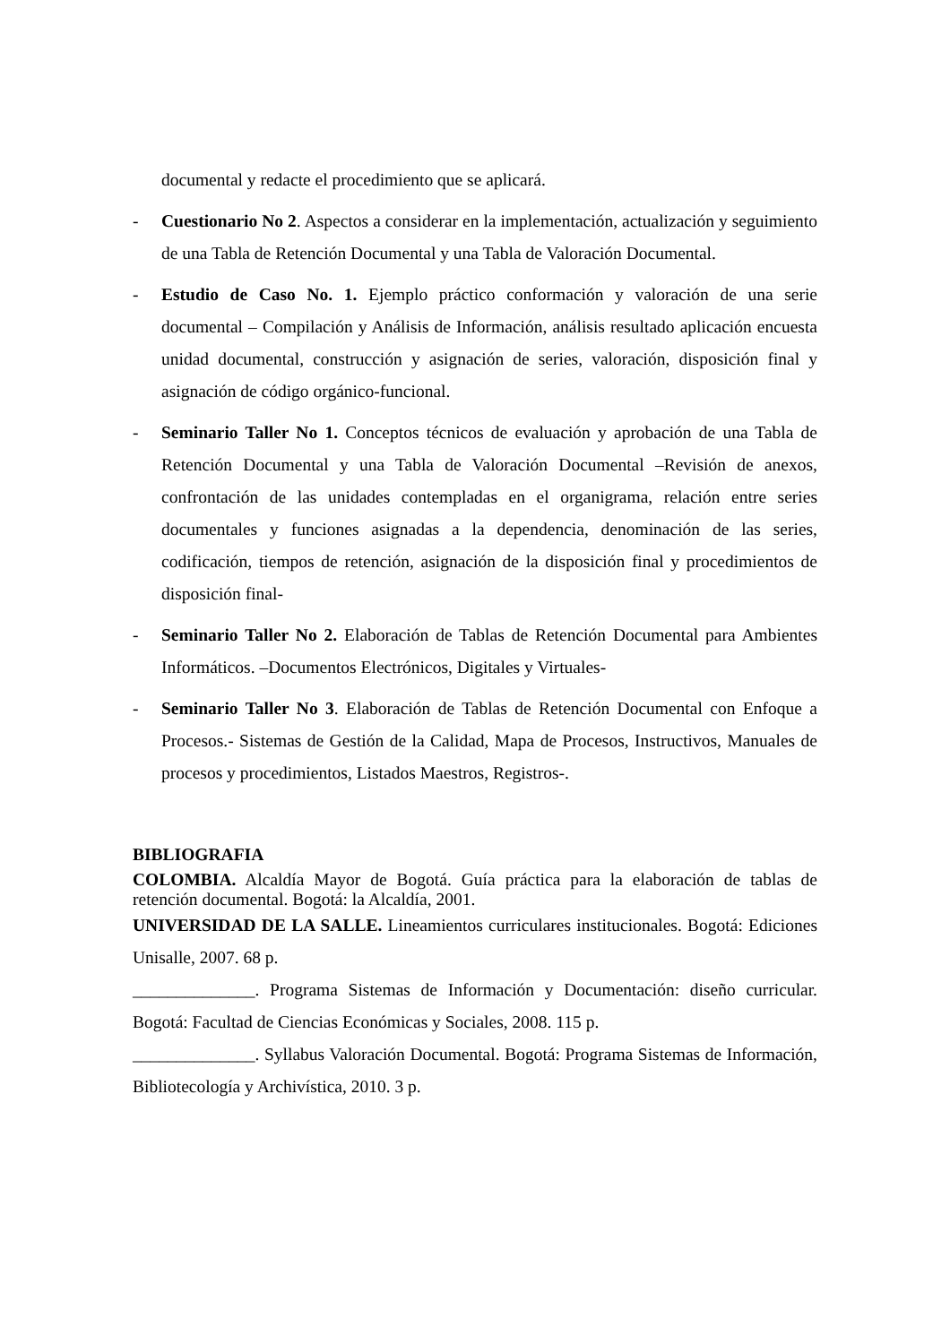documental y redacte el procedimiento que se aplicará.
- Cuestionario No 2. Aspectos a considerar en la implementación, actualización y seguimiento de una Tabla de Retención Documental y una Tabla de Valoración Documental.
- Estudio de Caso No. 1. Ejemplo práctico conformación y valoración de una serie documental – Compilación y Análisis de Información, análisis resultado aplicación encuesta unidad documental, construcción y asignación de series, valoración, disposición final y asignación de código orgánico-funcional.
- Seminario Taller No 1. Conceptos técnicos de evaluación y aprobación de una Tabla de Retención Documental y una Tabla de Valoración Documental –Revisión de anexos, confrontación de las unidades contempladas en el organigrama, relación entre series documentales y funciones asignadas a la dependencia, denominación de las series, codificación, tiempos de retención, asignación de la disposición final y procedimientos de disposición final-
- Seminario Taller No 2. Elaboración de Tablas de Retención Documental para Ambientes Informáticos. –Documentos Electrónicos, Digitales y Virtuales-
- Seminario Taller No 3. Elaboración de Tablas de Retención Documental con Enfoque a Procesos.- Sistemas de Gestión de la Calidad, Mapa de Procesos, Instructivos, Manuales de procesos y procedimientos, Listados Maestros, Registros-.
BIBLIOGRAFIA
COLOMBIA. Alcaldía Mayor de Bogotá. Guía práctica para la elaboración de tablas de retención documental. Bogotá: la Alcaldía, 2001.
UNIVERSIDAD DE LA SALLE. Lineamientos curriculares institucionales. Bogotá: Ediciones Unisalle, 2007. 68 p.
______________. Programa Sistemas de Información y Documentación: diseño curricular. Bogotá: Facultad de Ciencias Económicas y Sociales, 2008. 115 p.
______________. Syllabus Valoración Documental. Bogotá: Programa Sistemas de Información, Bibliotecología y Archivística, 2010. 3 p.